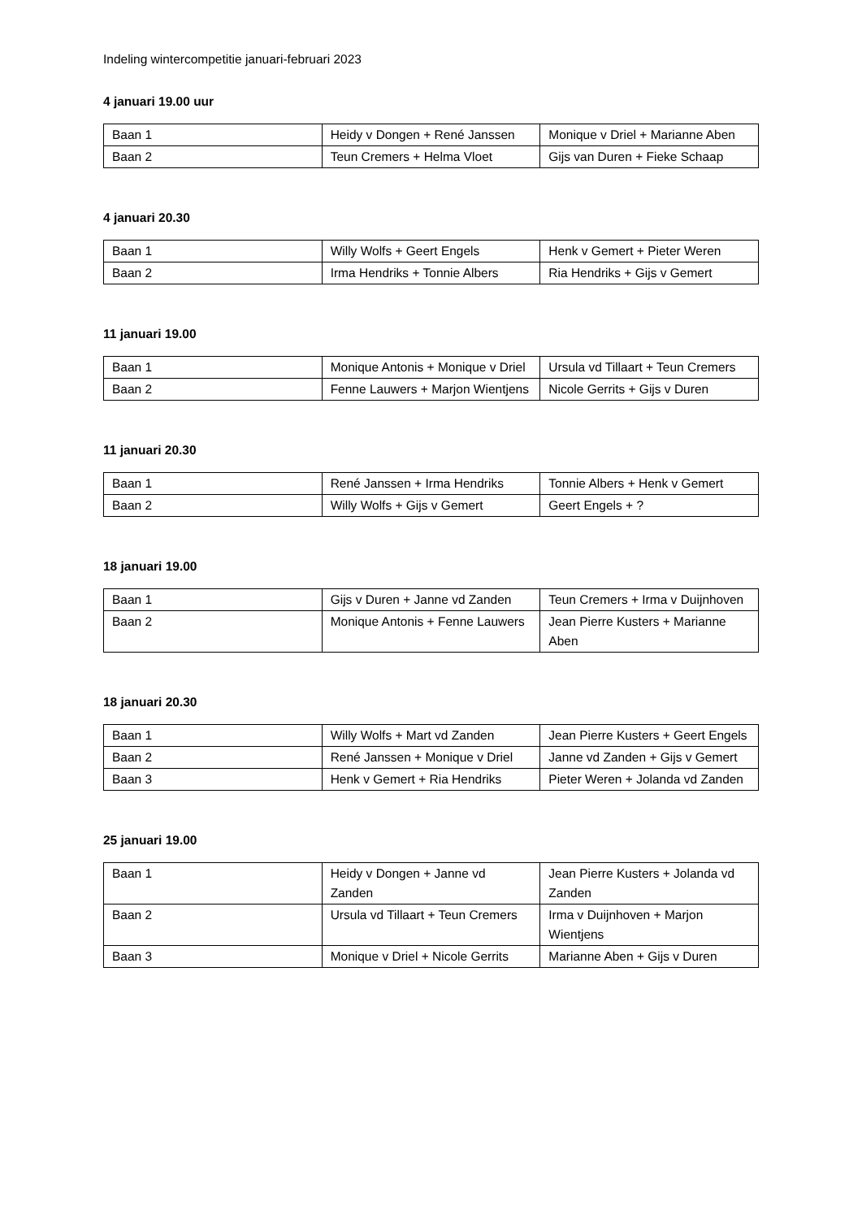Indeling wintercompetitie januari-februari 2023
4 januari 19.00 uur
| Baan 1 | Heidy v Dongen + René Janssen | Monique v Driel + Marianne Aben |
| Baan 2 | Teun Cremers + Helma Vloet | Gijs van Duren + Fieke Schaap |
4 januari 20.30
| Baan 1 | Willy Wolfs + Geert Engels | Henk v Gemert + Pieter Weren |
| Baan 2 | Irma Hendriks + Tonnie Albers | Ria Hendriks + Gijs v Gemert |
11 januari 19.00
| Baan 1 | Monique Antonis + Monique v Driel | Ursula vd Tillaart + Teun Cremers |
| Baan 2 | Fenne Lauwers + Marjon Wientjens | Nicole Gerrits + Gijs v Duren |
11 januari 20.30
| Baan 1 | René Janssen + Irma Hendriks | Tonnie Albers + Henk v Gemert |
| Baan 2 | Willy Wolfs + Gijs v Gemert | Geert Engels + ? |
18 januari 19.00
| Baan 1 | Gijs v Duren + Janne vd Zanden | Teun Cremers + Irma v Duijnhoven |
| Baan 2 | Monique Antonis + Fenne Lauwers | Jean Pierre Kusters + Marianne Aben |
18 januari 20.30
| Baan 1 | Willy Wolfs + Mart vd Zanden | Jean Pierre Kusters + Geert Engels |
| Baan 2 | René Janssen + Monique v Driel | Janne vd Zanden + Gijs v Gemert |
| Baan 3 | Henk v Gemert + Ria Hendriks | Pieter Weren + Jolanda vd Zanden |
25 januari 19.00
| Baan 1 | Heidy v Dongen + Janne vd Zanden | Jean Pierre Kusters + Jolanda vd Zanden |
| Baan 2 | Ursula vd Tillaart + Teun Cremers | Irma v Duijnhoven + Marjon Wientjens |
| Baan 3 | Monique v Driel + Nicole Gerrits | Marianne Aben + Gijs v Duren |